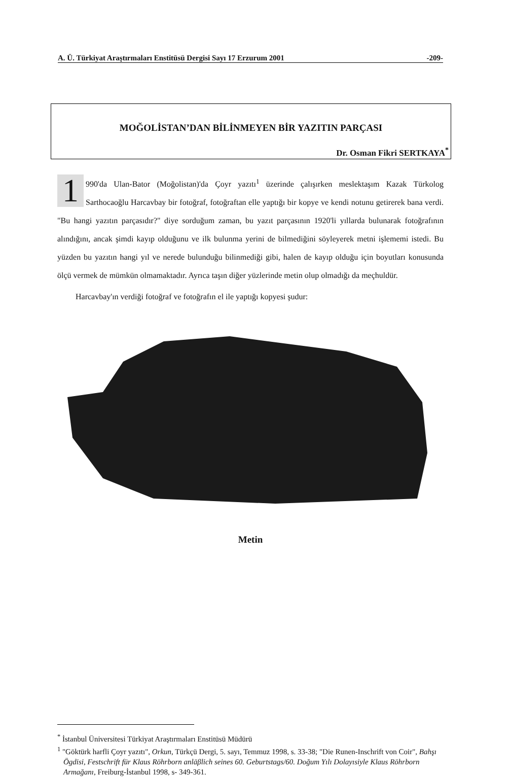A. Ü. Türkiyat Araştırmaları Enstitüsü Dergisi Sayı 17 Erzurum 2001 -209-
MOĞOLİSTAN’DAN BİLİNMEYEN BİR YAZITIN PARÇASI
Dr. Osman Fikri SERTKAYA<sup>*</sup>
1 990'da Ulan-Bator (Moğolistan)'da Çoyr yazıtı<sup>1</sup> üzerinde çalışırken meslektaşım Kazak Türkolog Sarthocaoğlu Harcavbay bir fotoğraf, fotoğraftan elle yaptığı bir kopye ve kendi notunu getirerek bana verdi. "Bu hangi yazıtın parçasıdır?" diye sorduğum zaman, bu yazıt parçasının 1920'li yıllarda bulunarak fotoğrafının alındığını, ancak şimdi kayıp olduğunu ve ilk bulunma yerini de bilmediğini söyleyerek metni işlememi istedi. Bu yüzden bu yazıtın hangi yıl ve nerede bulunduğu bilinmediği gibi, halen de kayıp olduğu için boyutları konusunda ölçü vermek de mümkün olmamaktadır. Ayrıca taşın diğer yüzlerinde metin olup olmadığı da meçhuldür.
Harcavbay'ın verdiği fotoğraf ve fotoğrafın el ile yaptığı kopyesi şudur:
Metin
<sup>*</sup> İstanbul Üniversitesi Türkiyat Araştırmaları Enstitüsü Müdürü
<sup>1</sup> "Göktürk harfli Çoyr yazıtı", Orkun, Türkçü Dergi, 5. sayı, Temmuz 1998, s. 33-38; "Die Runen-Inschrift von Coir", Bahşı Ögdisi, Festschrift für Klaus Röhrborn anläβlich seines 60. Geburtstags/60. Doğum Yılı Dolayısiyle Klaus Röhrborn Armağanı, Freiburg-İstanbul 1998, s- 349-361.